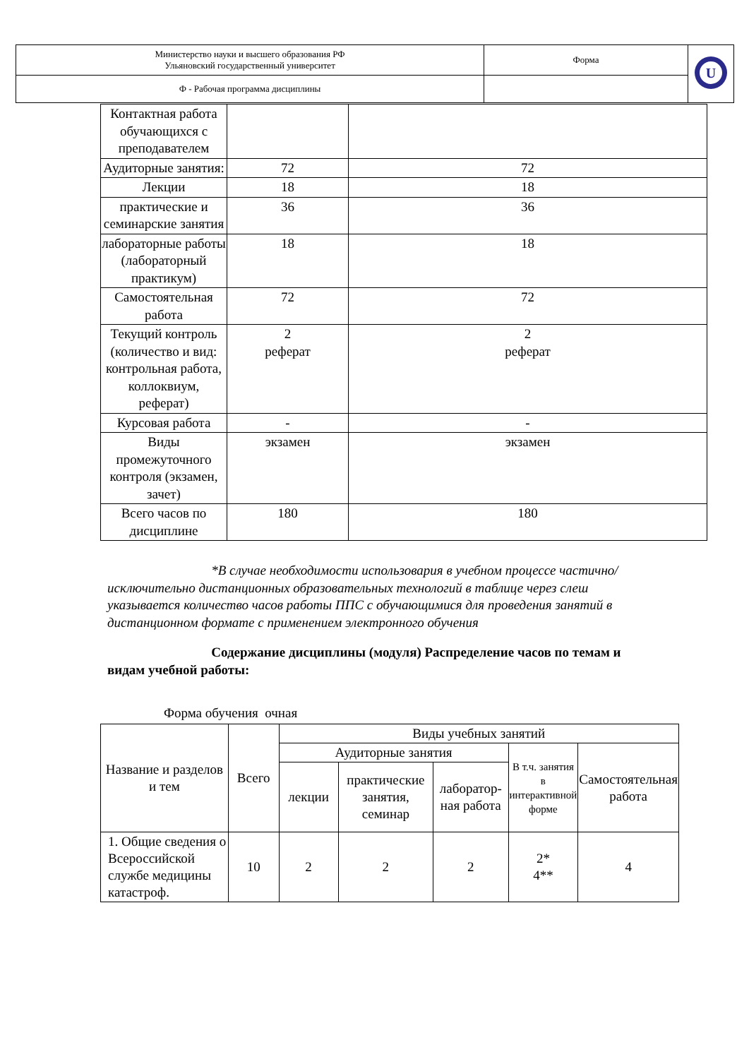| Министерство науки и высшего образования РФ Ульяновский государственный университет | Форма | U |
| Ф - Рабочая программа дисциплины | | |
| Контактная работа обучающихся с преподавателем | | |
| Аудиторные занятия: | 72 | 72 |
| Лекции | 18 | 18 |
| практические и семинарские занятия | 36 | 36 |
| лабораторные работы (лабораторный практикум) | 18 | 18 |
| Самостоятельная работа | 72 | 72 |
| Текущий контроль (количество и вид: контрольная работа, коллоквиум, реферат) | 2 реферат | 2 реферат |
| Курсовая работа | - | - |
| Виды промежуточного контроля (экзамен, зачет) | экзамен | экзамен |
| Всего часов по дисциплине | 180 | 180 |
*В случае необходимости использовария в учебном процессе частично/исключительно дистанционных образовательных технологий в таблице через слеш указывается количество часов работы ППС с обучающимися для проведения занятий в дистанционном формате с применением электронного обучения
Содержание дисциплины (модуля) Распределение часов по темам и видам учебной работы:
Форма обучения очная
| Название и разделов и тем | Всего | Виды учебных занятий | | | | |
| --- | --- | --- | --- | --- | --- | --- |
| | | Аудиторные занятия | | | В т.ч. занятия в интерактивной форме | Самостоятельная работа |
| | | лекции | практические занятия, семинар | лаборатор-ная работа | | |
| 1. Общие сведения о Всероссийской службе медицины катастроф. | 10 | 2 | 2 | 2 | 2* 4** | 4 |